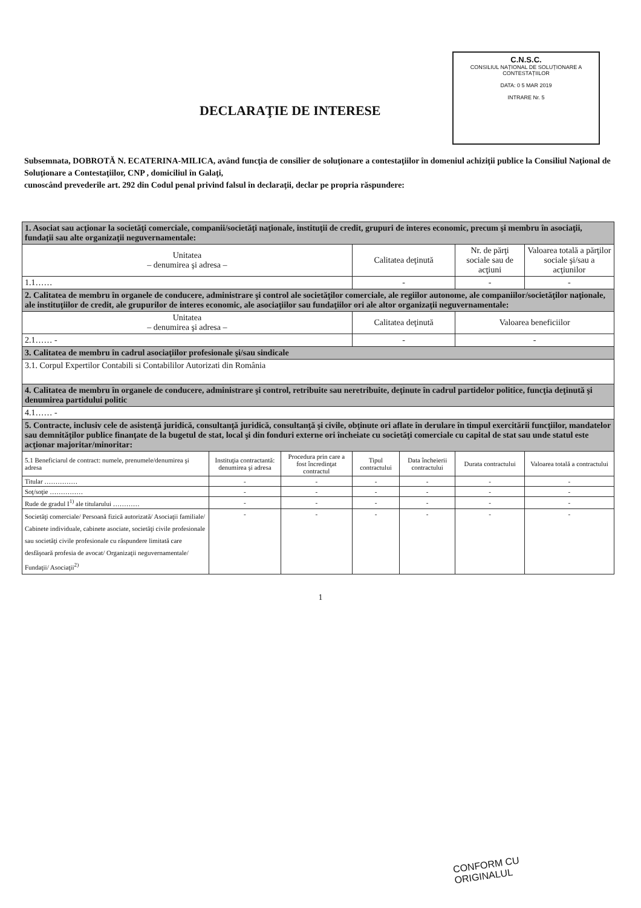C.N.S.C.
CONSILIUL NAȚIONAL DE SOLUȚIONARE A CONTESTAȚIILOR
DATA: 0 5 MAR 2019
INTRARE Nr. 5
DECLARAŢIE DE INTERESE
Subsemnata, DOBROTĂ N. ECATERINA-MILICA, având funcţia de consilier de soluţionare a contestaţiilor în domeniul achiziţii publice la Consiliul Naţional de Soluţionare a Contestaţiilor, CNP , domiciliul în Galaţi,
cunoscând prevederile art. 292 din Codul penal privind falsul în declaraţii, declar pe propria răspundere:
| 1. Asociat sau acţionar la societăţi comerciale, companii/societăţi naţionale, instituţii de credit, grupuri de interes economic, precum şi membru în asociaţii, fundaţii sau alte organizaţii neguvernamentale: | | | | | | |
| Unitatea – denumirea şi adresa – | | | Calitatea deţinută | | Nr. de părţi sociale sau de acţiuni | Valoarea totală a părţilor sociale şi/sau a acţiunilor |
| 1.1…… | | | - | | - | - |
| 2. Calitatea de membru în organele de conducere, administrare şi control ale societăţilor comerciale, ale regiilor autonome, ale companiilor/societăţilor naţionale, ale instituţiilor de credit, ale grupurilor de interes economic, ale asociaţiilor sau fundaţiilor ori ale altor organizaţii neguvernamentale: | | | | | | |
| Unitatea – denumirea şi adresa – | | | Calitatea deţinută | | Valoarea beneficiilor | |
| 2.1…… - | | | - | | - | |
| 3. Calitatea de membru în cadrul asociaţiilor profesionale şi/sau sindicale | | | | | | |
| 3.1. Corpul Expertilor Contabili si Contabililor Autorizati din România | | | | | | |
| 4. Calitatea de membru în organele de conducere, administrare şi control, retribuite sau neretribuite, deţinute în cadrul partidelor politice, funcţia deţinută şi denumirea partidului politic | | | | | | |
| 4.1…… - | | | | | | |
| 5. Contracte, inclusiv cele de asistenţă juridică, consultanţă juridică, consultanţă şi civile, obţinute ori aflate în derulare în timpul exercitării funcţiilor, mandatelor sau demnităţilor publice finanţate de la bugetul de stat, local şi din fonduri externe ori încheiate cu societăţi comerciale cu capital de stat sau unde statul este acţionar majoritar/minoritar: | | | | | | |
| 5.1 Beneficiarul de contract: numele, prenumele/denumirea şi adresa | Instituţia contractantă: denumirea şi adresa | Procedura prin care a fost încredinţat contractul | Tipul contractului | Data încheierii contractului | Durata contractului | Valoarea totală a contractului |
| Titular …………… | - | - | - | - | - | - |
| Soţ/soţie …………… | - | - | - | - | - | - |
| Rude de gradul I<sup>1)</sup> ale titularului ………… | - | - | - | - | - | - |
| Societăţi comerciale/ Persoană fizică autorizată/ Asociaţii familiale/ Cabinete individuale, cabinete asociate, societăţi civile profesionale sau societăţi civile profesionale cu răspundere limitată care desfăşoară profesia de avocat/ Organizaţii neguvernamentale/ Fundaţii/ Asociaţii<sup>2)</sup> | - | - | - | - | - | - |
1
CONFORM CU
ORIGINALUL